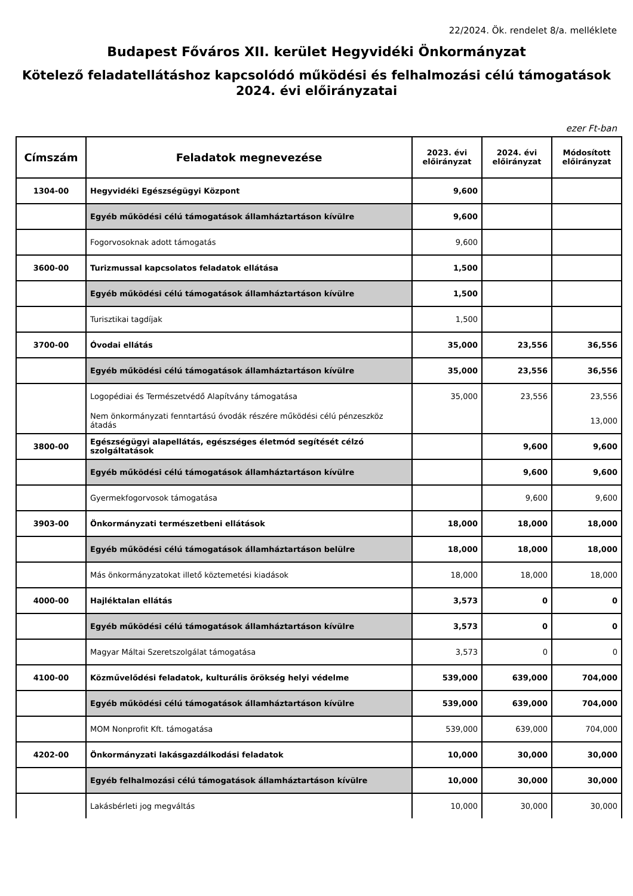22/2024. Ök. rendelet 8/a. melléklete
Budapest Főváros XII. kerület Hegyvidéki Önkormányzat
Kötelező feladatellátáshoz kapcsolódó működési és felhalmozási célú támogatások 2024. évi előirányzatai
ezer Ft-ban
| Címszám | Feladatok megnevezése | 2023. évi előirányzat | 2024. évi előirányzat | Módosított előirányzat |
| --- | --- | --- | --- | --- |
| 1304-00 | Hegyvidéki Egészségügyi Központ | 9,600 | | |
| | Egyéb működési célú támogatások államháztartáson kívülre | 9,600 | | |
| | Fogorvosoknak adott támogatás | 9,600 | | |
| 3600-00 | Turizmussal kapcsolatos feladatok ellátása | 1,500 | | |
| | Egyéb működési célú támogatások államháztartáson kívülre | 1,500 | | |
| | Turisztikai tagdíjak | 1,500 | | |
| 3700-00 | Óvodai ellátás | 35,000 | 23,556 | 36,556 |
| | Egyéb működési célú támogatások államháztartáson kívülre | 35,000 | 23,556 | 36,556 |
| | Logopédiai és Természetvédő Alapítvány támogatása | 35,000 | 23,556 | 23,556 |
| | Nem önkormányzati fenntartású óvodák részére működési célú pénzeszköz átadás | | | 13,000 |
| 3800-00 | Egészségügyi alapellátás, egészséges életmód segítését célzó szolgáltatások | | 9,600 | 9,600 |
| | Egyéb működési célú támogatások államháztartáson kívülre | | 9,600 | 9,600 |
| | Gyermekfogorvosok támogatása | | 9,600 | 9,600 |
| 3903-00 | Önkormányzati természetbeni ellátások | 18,000 | 18,000 | 18,000 |
| | Egyéb működési célú támogatások államháztartáson belülre | 18,000 | 18,000 | 18,000 |
| | Más önkormányzatokat illető köztemetési kiadások | 18,000 | 18,000 | 18,000 |
| 4000-00 | Hajléktalan ellátás | 3,573 | 0 | 0 |
| | Egyéb működési célú támogatások államháztartáson kívülre | 3,573 | 0 | 0 |
| | Magyar Máltai Szeretszolgálat támogatása | 3,573 | 0 | 0 |
| 4100-00 | Közművelődési feladatok, kulturális örökség helyi védelme | 539,000 | 639,000 | 704,000 |
| | Egyéb működési célú támogatások államháztartáson kívülre | 539,000 | 639,000 | 704,000 |
| | MOM Nonprofit Kft. támogatása | 539,000 | 639,000 | 704,000 |
| 4202-00 | Önkormányzati lakásgazdálkodási feladatok | 10,000 | 30,000 | 30,000 |
| | Egyéb felhalmozási célú támogatások államháztartáson kívülre | 10,000 | 30,000 | 30,000 |
| | Lakásbérleti jog megváltás | 10,000 | 30,000 | 30,000 |